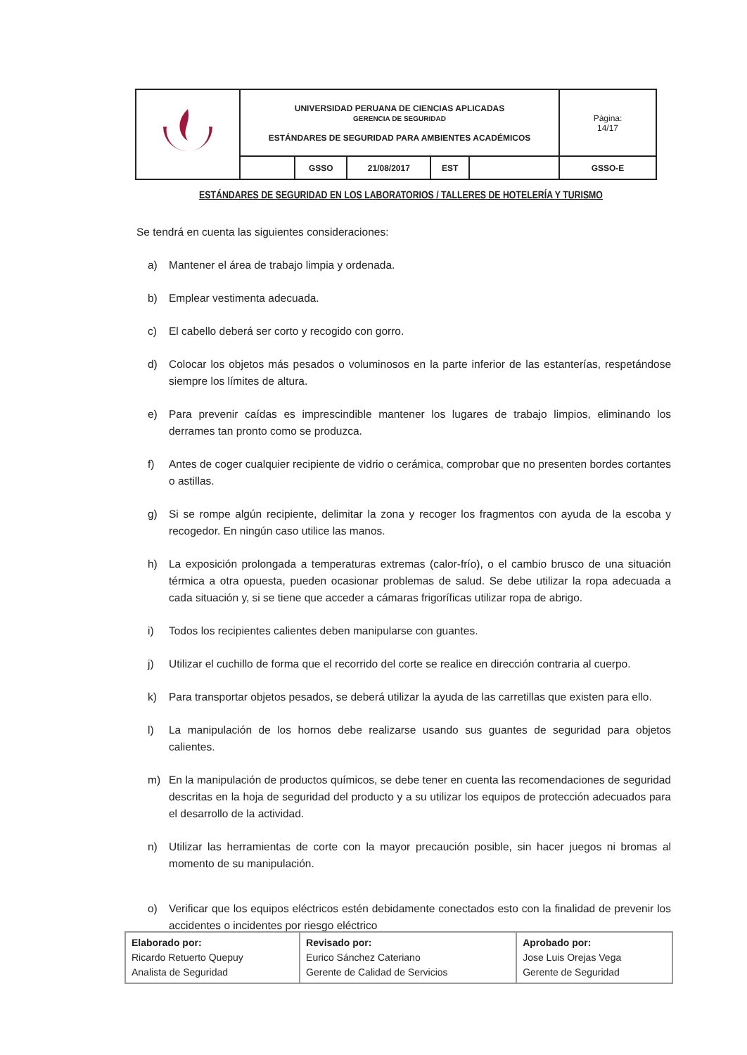| | UNIVERSIDAD PERUANA DE CIENCIAS APLICADAS GERENCIA DE SEGURIDAD ESTÁNDARES DE SEGURIDAD PARA AMBIENTES ACADÉMICOS | | | | | Página: 14/17 |
| | | GSSO | 21/08/2017 | EST | | GSSO-E |
ESTÁNDARES DE SEGURIDAD EN LOS LABORATORIOS / TALLERES DE HOTELERÍA Y TURISMO
Se tendrá en cuenta las siguientes consideraciones:
a) Mantener el área de trabajo limpia y ordenada.
b) Emplear vestimenta adecuada.
c) El cabello deberá ser corto y recogido con gorro.
d) Colocar los objetos más pesados o voluminosos en la parte inferior de las estanterías, respetándose siempre los límites de altura.
e) Para prevenir caídas es imprescindible mantener los lugares de trabajo limpios, eliminando los derrames tan pronto como se produzca.
f) Antes de coger cualquier recipiente de vidrio o cerámica, comprobar que no presenten bordes cortantes o astillas.
g) Si se rompe algún recipiente, delimitar la zona y recoger los fragmentos con ayuda de la escoba y recogedor. En ningún caso utilice las manos.
h) La exposición prolongada a temperaturas extremas (calor-frío), o el cambio brusco de una situación térmica a otra opuesta, pueden ocasionar problemas de salud. Se debe utilizar la ropa adecuada a cada situación y, si se tiene que acceder a cámaras frigoríficas utilizar ropa de abrigo.
i) Todos los recipientes calientes deben manipularse con guantes.
j) Utilizar el cuchillo de forma que el recorrido del corte se realice en dirección contraria al cuerpo.
k) Para transportar objetos pesados, se deberá utilizar la ayuda de las carretillas que existen para ello.
l) La manipulación de los hornos debe realizarse usando sus guantes de seguridad para objetos calientes.
m) En la manipulación de productos químicos, se debe tener en cuenta las recomendaciones de seguridad descritas en la hoja de seguridad del producto y a su utilizar los equipos de protección adecuados para el desarrollo de la actividad.
n) Utilizar las herramientas de corte con la mayor precaución posible, sin hacer juegos ni bromas al momento de su manipulación.
o) Verificar que los equipos eléctricos estén debidamente conectados esto con la finalidad de prevenir los accidentes o incidentes por riesgo eléctrico
| Elaborado por: Ricardo Retuerto Quepuy Analista de Seguridad | Revisado por: Eurico Sánchez Cateriano Gerente de Calidad de Servicios | Aprobado por: Jose Luis Orejas Vega Gerente de Seguridad |